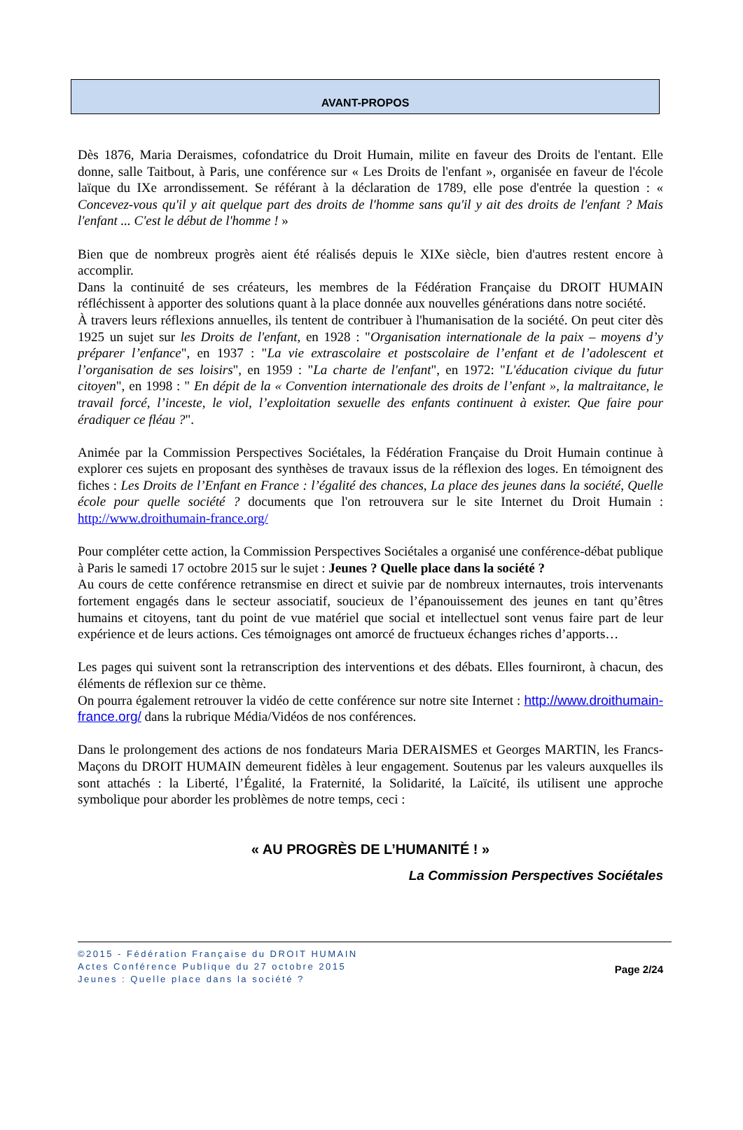AVANT-PROPOS
Dès 1876, Maria Deraismes, cofondatrice du Droit Humain, milite en faveur des Droits de l'entant. Elle donne, salle Taitbout, à Paris, une conférence sur « Les Droits de l'enfant », organisée en faveur de l'école laïque du IXe arrondissement. Se référant à la déclaration de 1789, elle pose d'entrée la question : « Concevez-vous qu'il y ait quelque part des droits de l'homme sans qu'il y ait des droits de l'enfant ? Mais l'enfant ... C'est le début de l'homme ! »
Bien que de nombreux progrès aient été réalisés depuis le XIXe siècle, bien d'autres restent encore à accomplir.
Dans la continuité de ses créateurs, les membres de la Fédération Française du DROIT HUMAIN réfléchissent à apporter des solutions quant à la place donnée aux nouvelles générations dans notre société.
À travers leurs réflexions annuelles, ils tentent de contribuer à l'humanisation de la société. On peut citer dès 1925 un sujet sur les Droits de l'enfant, en 1928 : "Organisation internationale de la paix – moyens d’y préparer l’enfance", en 1937 : "La vie extrascolaire et postscolaire de l’enfant et de l’adolescent et l’organisation de ses loisirs", en 1959 : "La charte de l'enfant", en 1972: "L'éducation civique du futur citoyen", en 1998 : " En dépit de la « Convention internationale des droits de l’enfant », la maltraitance, le travail forcé, l’inceste, le viol, l’exploitation sexuelle des enfants continuent à exister. Que faire pour éradiquer ce fléau ?".
Animée par la Commission Perspectives Sociétales, la Fédération Française du Droit Humain continue à explorer ces sujets en proposant des synthèses de travaux issus de la réflexion des loges. En témoignent des fiches : Les Droits de l’Enfant en France : l’égalité des chances, La place des jeunes dans la société, Quelle école pour quelle société ? documents que l'on retrouvera sur le site Internet du Droit Humain : http://www.droithumain-france.org/
Pour compléter cette action, la Commission Perspectives Sociétales a organisé une conférence-débat publique à Paris le samedi 17 octobre 2015 sur le sujet : Jeunes ? Quelle place dans la société ?
Au cours de cette conférence retransmise en direct et suivie par de nombreux internautes, trois intervenants fortement engagés dans le secteur associatif, soucieux de l’épanouissement des jeunes en tant qu’êtres humains et citoyens, tant du point de vue matériel que social et intellectuel sont venus faire part de leur expérience et de leurs actions. Ces témoignages ont amorcé de fructueux échanges riches d’apports…
Les pages qui suivent sont la retranscription des interventions et des débats. Elles fourniront, à chacun, des éléments de réflexion sur ce thème.
On pourra également retrouver la vidéo de cette conférence sur notre site Internet : http://www.droithumain-france.org/ dans la rubrique Média/Vidéos de nos conférences.
Dans le prolongement des actions de nos fondateurs Maria DERAISMES et Georges MARTIN, les Francs-Maçons du DROIT HUMAIN demeurent fidèles à leur engagement. Soutenus par les valeurs auxquelles ils sont attachés : la Liberté, l’Égalité, la Fraternité, la Solidarité, la Laïcité, ils utilisent une approche symbolique pour aborder les problèmes de notre temps, ceci :
« AU PROGRÈS DE L’HUMANITÉ ! »
La Commission Perspectives Sociétales
©2015 - Fédération Française du DROIT HUMAIN
Actes Conférence Publique du 27 octobre 2015
Jeunes : Quelle place dans la société ?
Page 2/24